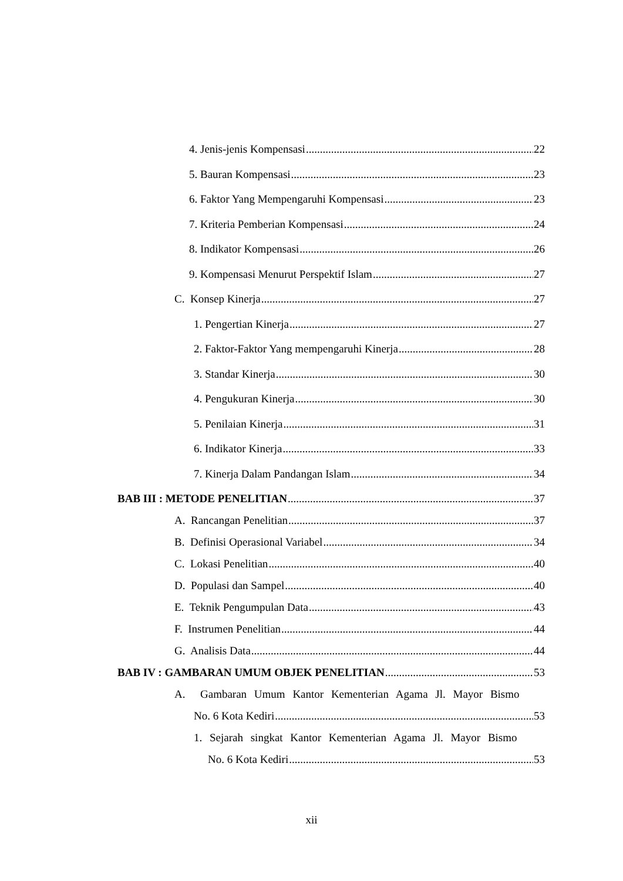4. Jenis-jenis Kompensasi 22
5. Bauran Kompensasi 23
6. Faktor Yang Mempengaruhi Kompensasi 23
7. Kriteria Pemberian Kompensasi 24
8. Indikator Kompensasi 26
9. Kompensasi Menurut Perspektif Islam 27
C. Konsep Kinerja 27
1. Pengertian Kinerja 27
2. Faktor-Faktor Yang mempengaruhi Kinerja 28
3. Standar Kinerja 30
4. Pengukuran Kinerja 30
5. Penilaian Kinerja 31
6. Indikator Kinerja 33
7. Kinerja Dalam Pandangan Islam 34
BAB III : METODE PENELITIAN 37
A. Rancangan Penelitian 37
B. Definisi Operasional Variabel 34
C. Lokasi Penelitian 40
D. Populasi dan Sampel 40
E. Teknik Pengumpulan Data 43
F. Instrumen Penelitian 44
G. Analisis Data 44
BAB IV : GAMBARAN UMUM OBJEK PENELITIAN 53
A. Gambaran Umum Kantor Kementerian Agama Jl. Mayor Bismo
No. 6 Kota Kediri 53
1. Sejarah singkat Kantor Kementerian Agama Jl. Mayor Bismo
No. 6 Kota Kediri 53
xii